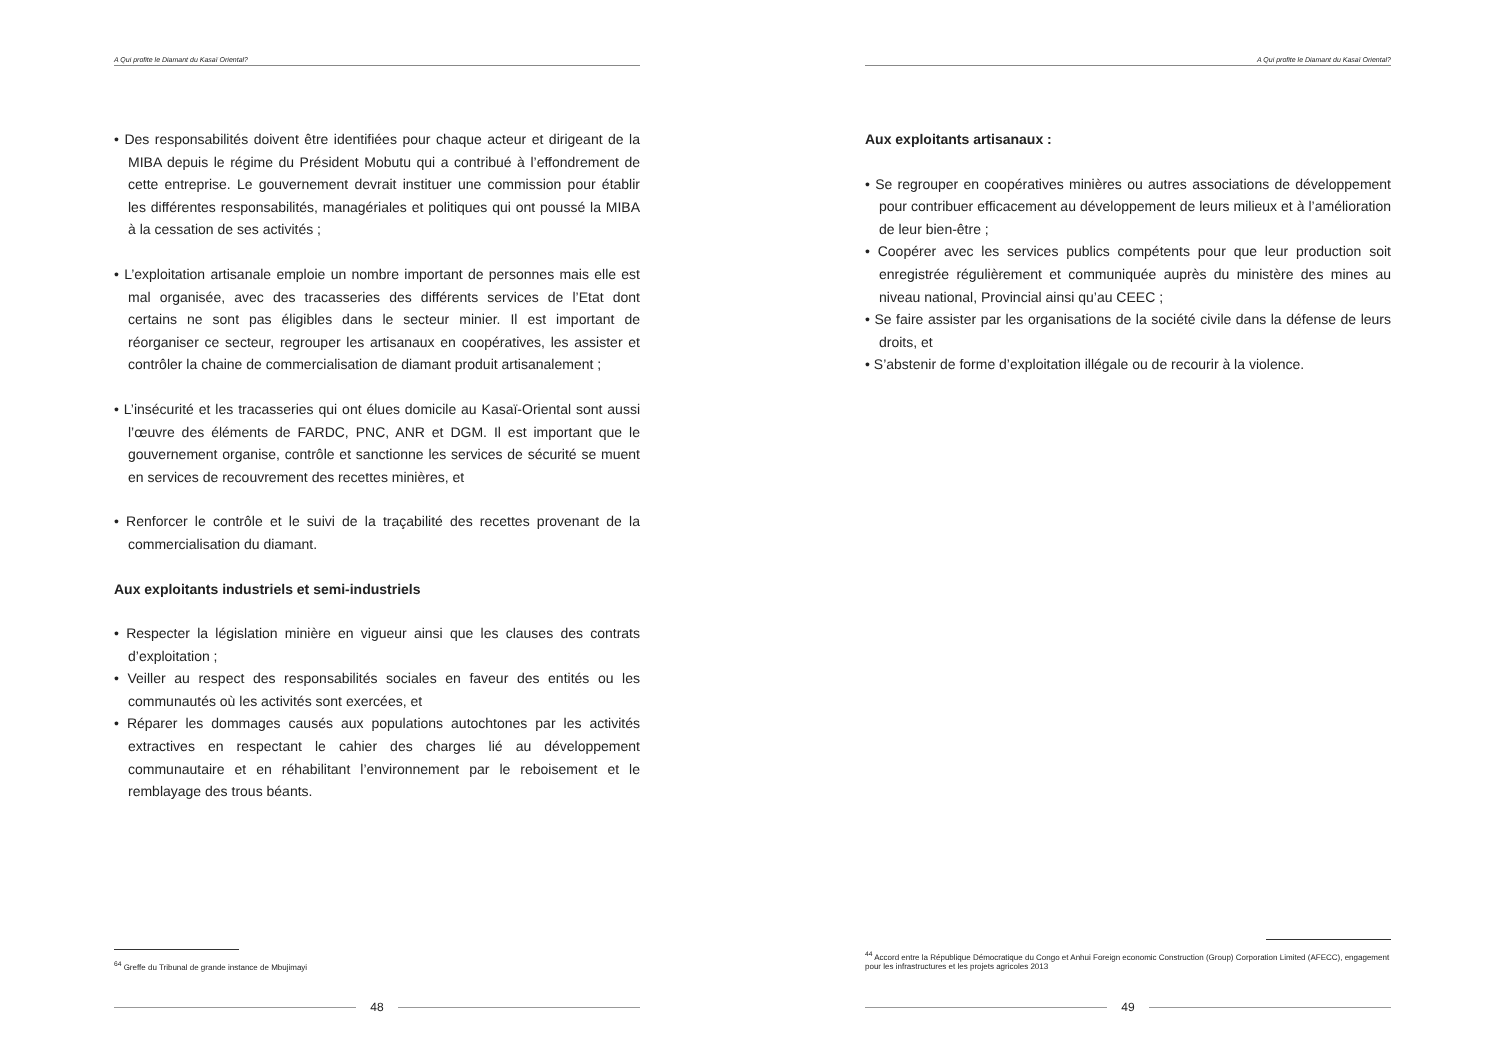A Qui profite le Diamant du Kasaï Oriental?
• Des responsabilités doivent être identifiées pour chaque acteur et dirigeant de la MIBA depuis le régime du Président Mobutu qui a contribué à l’effondrement de cette entreprise. Le gouvernement devrait instituer une commission pour établir les différentes responsabilités, managériales et politiques qui ont poussé la MIBA à la cessation de ses activités ;
• L’exploitation artisanale emploie un nombre important de personnes mais elle est mal organisée, avec des tracasseries des différents services de l’Etat dont certains ne sont pas éligibles dans le secteur minier. Il est important de réorganiser ce secteur, regrouper les artisanaux en coopératives, les assister et contrôler la chaine de commercialisation de diamant produit artisanalement ;
• L’insécurité et les tracasseries qui ont élues domicile au Kasaï-Oriental sont aussi l’œuvre des éléments de FARDC, PNC, ANR et DGM. Il est important que le gouvernement organise, contrôle et sanctionne les services de sécurité se muent en services de recouvrement des recettes minières, et
• Renforcer le contrôle et le suivi de la traçabilité des recettes provenant de la commercialisation du diamant.
Aux exploitants industriels et semi-industriels
• Respecter la législation minière en vigueur ainsi que les clauses des contrats d’exploitation ;
• Veiller au respect des responsabilités sociales en faveur des entités ou les communautés où les activités sont exercées, et
• Réparer les dommages causés aux populations autochtones par les activités extractives en respectant le cahier des charges lié au développement communautaire et en réhabilitant l’environnement par le reboisement et le remblayage des trous béants.
<sup>64</sup> Greffe du Tribunal de grande instance de Mbujimayi
48
A Qui profite le Diamant du Kasaï Oriental?
Aux exploitants artisanaux :
• Se regrouper en coopératives minières ou autres associations de développement pour contribuer efficacement au développement de leurs milieux et à l’amélioration de leur bien-être ;
• Coopérer avec les services publics compétents pour que leur production soit enregistrée régulièrement et communiquée auprès du ministère des mines au niveau national, Provincial ainsi qu’au CEEC ;
• Se faire assister par les organisations de la société civile dans la défense de leurs droits, et
• S’abstenir de forme d’exploitation illégale ou de recourir à la violence.
<sup>44</sup> Accord entre la République Démocratique du Congo et Anhui Foreign economic Construction (Group) Corporation Limited (AFECC), engagement pour les infrastructures et les projets agricoles 2013
49